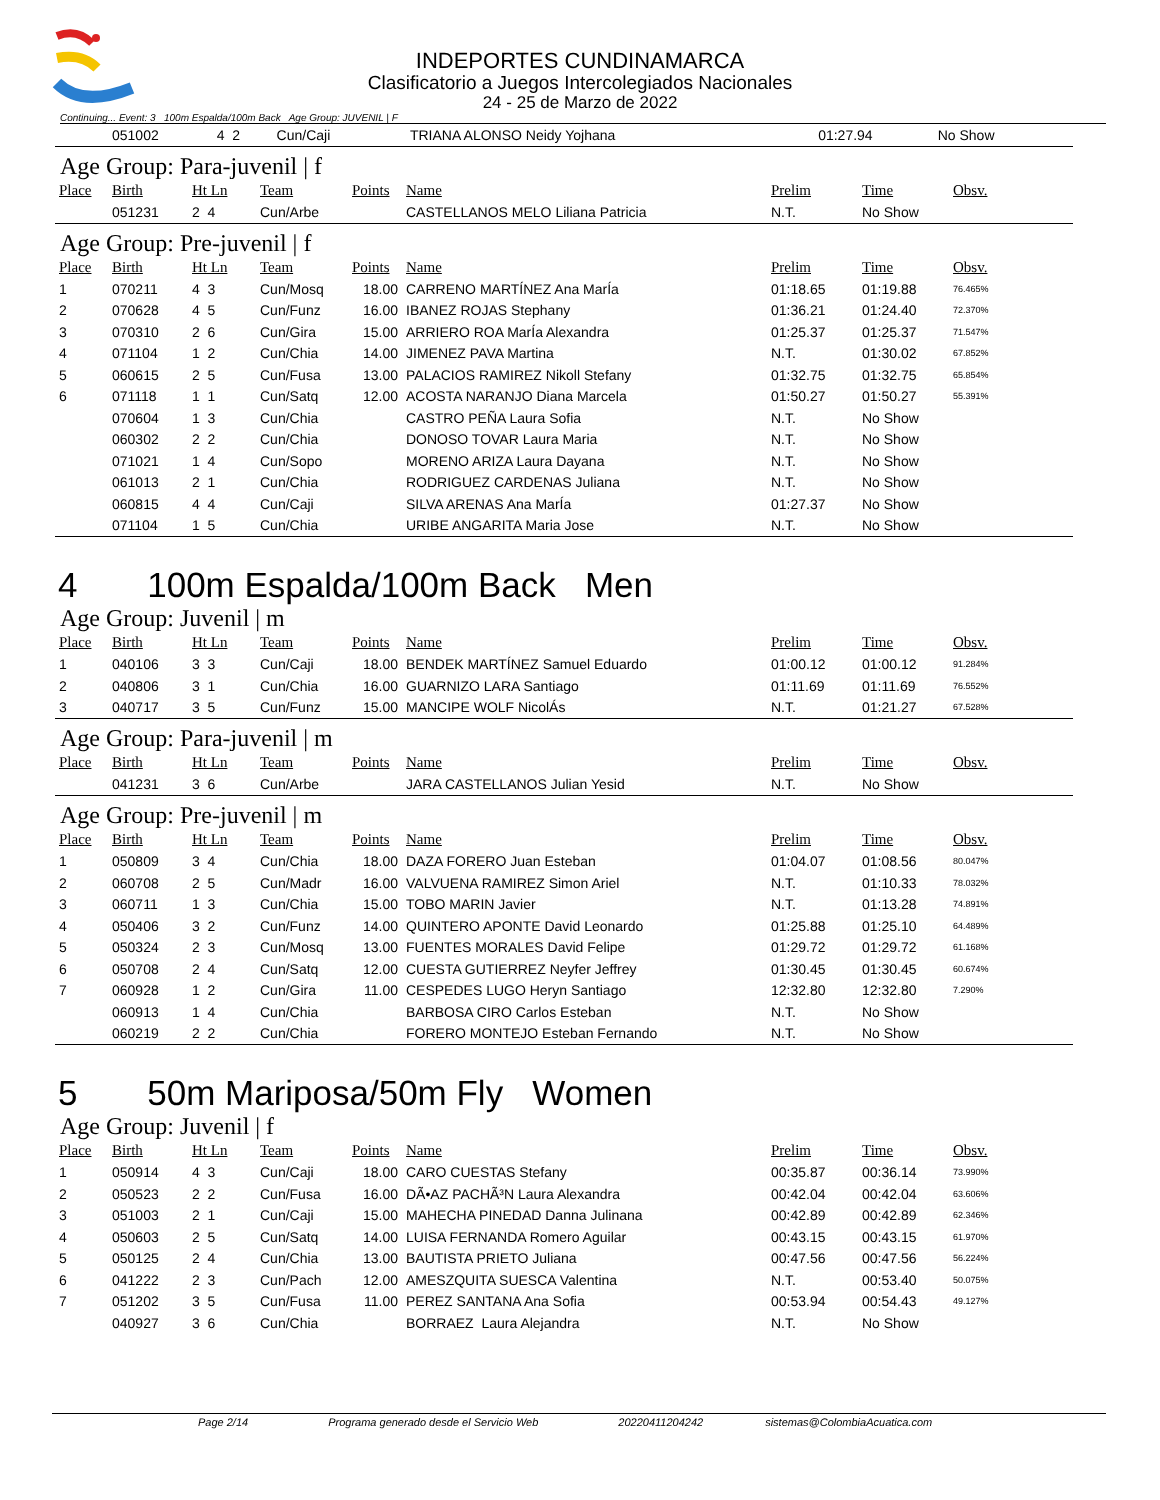INDEPORTES CUNDINAMARCA
Clasificatorio a Juegos Intercolegiados Nacionales
24 - 25 de Marzo de 2022
Continuing... Event: 3 100m Espalda/100m Back Age Group: JUVENIL | F
| | 051002 | 4 2 | Cun/Caji | | TRIANA ALONSO Neidy Yojhana | 01:27.94 | No Show | |
Age Group: Para-juvenil | f
| Place | Birth | Ht Ln | Team | Points | Name | Prelim | Time | Obsv. |
| --- | --- | --- | --- | --- | --- | --- | --- | --- |
| | 051231 | 2 4 | Cun/Arbe | | CASTELLANOS MELO Liliana Patricia | N.T. | No Show | |
Age Group: Pre-juvenil | f
| Place | Birth | Ht Ln | Team | Points | Name | Prelim | Time | Obsv. |
| --- | --- | --- | --- | --- | --- | --- | --- | --- |
| 1 | 070211 | 4 3 | Cun/Mosq | 18.00 | CARRENO MARTÍNEZ Ana MarÍa | 01:18.65 | 01:19.88 | 76.465% |
| 2 | 070628 | 4 5 | Cun/Funz | 16.00 | IBANEZ ROJAS Stephany | 01:36.21 | 01:24.40 | 72.370% |
| 3 | 070310 | 2 6 | Cun/Gira | 15.00 | ARRIERO ROA MarÍa Alexandra | 01:25.37 | 01:25.37 | 71.547% |
| 4 | 071104 | 1 2 | Cun/Chia | 14.00 | JIMENEZ PAVA Martina | N.T. | 01:30.02 | 67.852% |
| 5 | 060615 | 2 5 | Cun/Fusa | 13.00 | PALACIOS RAMIREZ Nikoll Stefany | 01:32.75 | 01:32.75 | 65.854% |
| 6 | 071118 | 1 1 | Cun/Satq | 12.00 | ACOSTA NARANJO Diana Marcela | 01:50.27 | 01:50.27 | 55.391% |
| | 070604 | 1 3 | Cun/Chia | | CASTRO PEÑA Laura Sofia | N.T. | No Show | |
| | 060302 | 2 2 | Cun/Chia | | DONOSO TOVAR Laura Maria | N.T. | No Show | |
| | 071021 | 1 4 | Cun/Sopo | | MORENO ARIZA Laura Dayana | N.T. | No Show | |
| | 061013 | 2 1 | Cun/Chia | | RODRIGUEZ CARDENAS Juliana | N.T. | No Show | |
| | 060815 | 4 4 | Cun/Caji | | SILVA ARENAS Ana MarÍa | 01:27.37 | No Show | |
| | 071104 | 1 5 | Cun/Chia | | URIBE ANGARITA Maria Jose | N.T. | No Show | |
4 100m Espalda/100m Back Men
Age Group: Juvenil | m
| Place | Birth | Ht Ln | Team | Points | Name | Prelim | Time | Obsv. |
| --- | --- | --- | --- | --- | --- | --- | --- | --- |
| 1 | 040106 | 3 3 | Cun/Caji | 18.00 | BENDEK MARTÍNEZ Samuel Eduardo | 01:00.12 | 01:00.12 | 91.284% |
| 2 | 040806 | 3 1 | Cun/Chia | 16.00 | GUARNIZO LARA Santiago | 01:11.69 | 01:11.69 | 76.552% |
| 3 | 040717 | 3 5 | Cun/Funz | 15.00 | MANCIPE WOLF NicolÁs | N.T. | 01:21.27 | 67.528% |
Age Group: Para-juvenil | m
| Place | Birth | Ht Ln | Team | Points | Name | Prelim | Time | Obsv. |
| --- | --- | --- | --- | --- | --- | --- | --- | --- |
| | 041231 | 3 6 | Cun/Arbe | | JARA CASTELLANOS Julian Yesid | N.T. | No Show | |
Age Group: Pre-juvenil | m
| Place | Birth | Ht Ln | Team | Points | Name | Prelim | Time | Obsv. |
| --- | --- | --- | --- | --- | --- | --- | --- | --- |
| 1 | 050809 | 3 4 | Cun/Chia | 18.00 | DAZA FORERO Juan Esteban | 01:04.07 | 01:08.56 | 80.047% |
| 2 | 060708 | 2 5 | Cun/Madr | 16.00 | VALVUENA RAMIREZ Simon Ariel | N.T. | 01:10.33 | 78.032% |
| 3 | 060711 | 1 3 | Cun/Chia | 15.00 | TOBO MARIN Javier | N.T. | 01:13.28 | 74.891% |
| 4 | 050406 | 3 2 | Cun/Funz | 14.00 | QUINTERO APONTE David Leonardo | 01:25.88 | 01:25.10 | 64.489% |
| 5 | 050324 | 2 3 | Cun/Mosq | 13.00 | FUENTES MORALES David Felipe | 01:29.72 | 01:29.72 | 61.168% |
| 6 | 050708 | 2 4 | Cun/Satq | 12.00 | CUESTA GUTIERREZ Neyfer Jeffrey | 01:30.45 | 01:30.45 | 60.674% |
| 7 | 060928 | 1 2 | Cun/Gira | 11.00 | CESPEDES LUGO Heryn Santiago | 12:32.80 | 12:32.80 | 7.290% |
| | 060913 | 1 4 | Cun/Chia | | BARBOSA CIRO Carlos Esteban | N.T. | No Show | |
| | 060219 | 2 2 | Cun/Chia | | FORERO MONTEJO Esteban Fernando | N.T. | No Show | |
5 50m Mariposa/50m Fly Women
Age Group: Juvenil | f
| Place | Birth | Ht Ln | Team | Points | Name | Prelim | Time | Obsv. |
| --- | --- | --- | --- | --- | --- | --- | --- | --- |
| 1 | 050914 | 4 3 | Cun/Caji | 18.00 | CARO CUESTAS Stefany | 00:35.87 | 00:36.14 | 73.990% |
| 2 | 050523 | 2 2 | Cun/Fusa | 16.00 | DÃ•AZ PACHÃ³N Laura Alexandra | 00:42.04 | 00:42.04 | 63.606% |
| 3 | 051003 | 2 1 | Cun/Caji | 15.00 | MAHECHA PINEDAD Danna Julinana | 00:42.89 | 00:42.89 | 62.346% |
| 4 | 050603 | 2 5 | Cun/Satq | 14.00 | LUISA FERNANDA Romero Aguilar | 00:43.15 | 00:43.15 | 61.970% |
| 5 | 050125 | 2 4 | Cun/Chia | 13.00 | BAUTISTA PRIETO Juliana | 00:47.56 | 00:47.56 | 56.224% |
| 6 | 041222 | 2 3 | Cun/Pach | 12.00 | AMESZQUITA SUESCA Valentina | N.T. | 00:53.40 | 50.075% |
| 7 | 051202 | 3 5 | Cun/Fusa | 11.00 | PEREZ SANTANA Ana Sofia | 00:53.94 | 00:54.43 | 49.127% |
| | 040927 | 3 6 | Cun/Chia | | BORRAEZ Laura Alejandra | N.T. | No Show | |
Page 2/14 Programa generado desde el Servicio Web 20220411204242 sistemas@ColombiaAcuatica.com